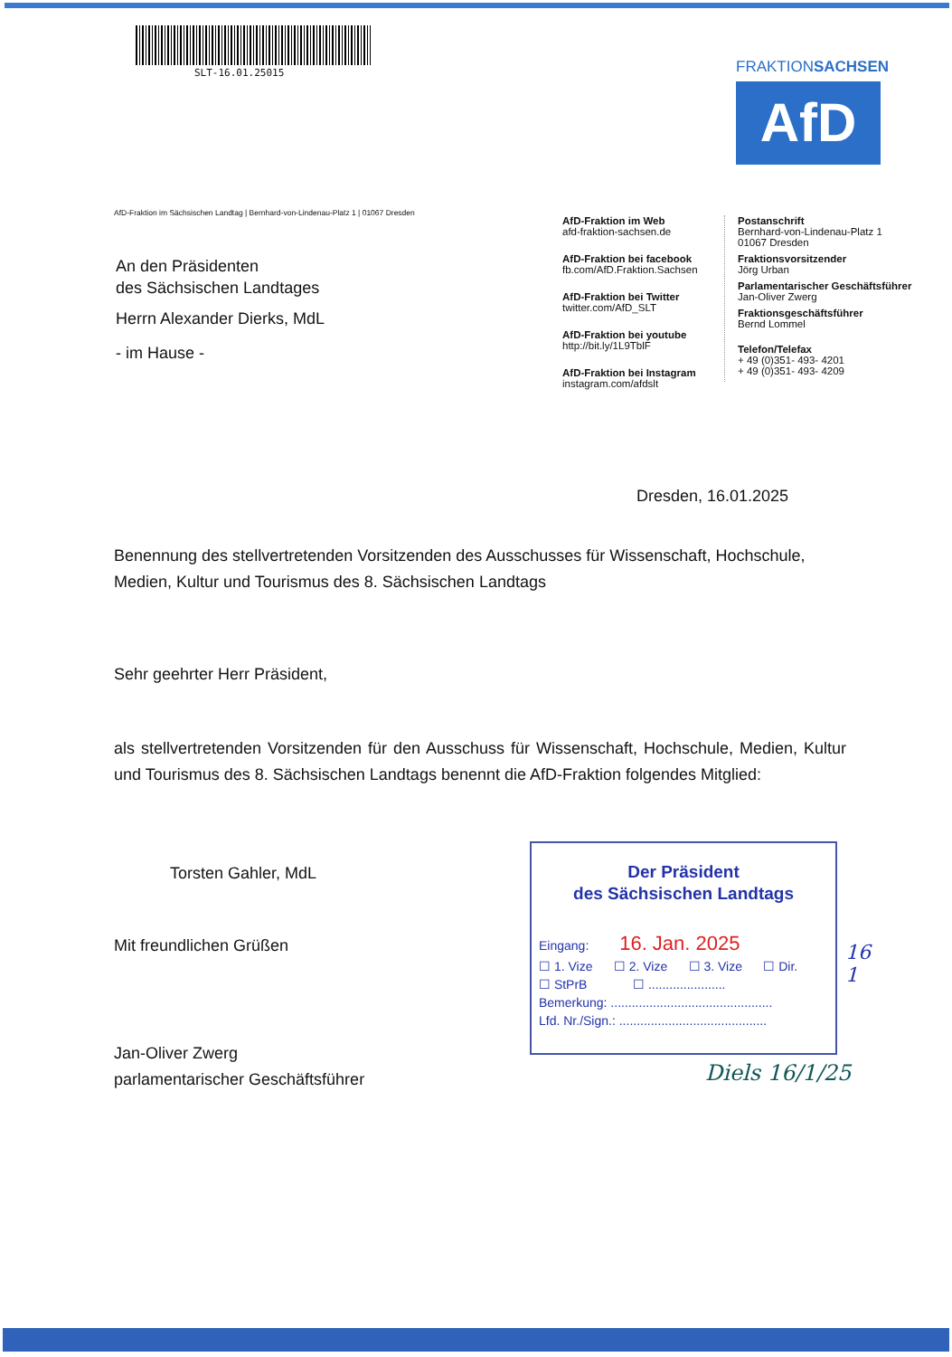SLT-16.01.25015
FRAKTIONSACHSEN
AfD
AfD-Fraktion im Sächsischen Landtag | Bernhard-von-Lindenau-Platz 1 | 01067 Dresden
An den Präsidenten
des Sächsischen Landtages
Herrn Alexander Dierks, MdL
- im Hause -
AfD-Fraktion im Web
afd-fraktion-sachsen.de
AfD-Fraktion bei facebook
fb.com/AfD.Fraktion.Sachsen
AfD-Fraktion bei Twitter
twitter.com/AfD_SLT
AfD-Fraktion bei youtube
http://bit.ly/1L9TblF
AfD-Fraktion bei Instagram
instagram.com/afdslt
Postanschrift
Bernhard-von-Lindenau-Platz 1
01067 Dresden
Fraktionsvorsitzender
Jörg Urban
Parlamentarischer Geschäftsführer
Jan-Oliver Zwerg
Fraktionsgeschäftsführer
Bernd Lommel
Telefon/Telefax
+ 49 (0)351- 493- 4201
+ 49 (0)351- 493- 4209
Dresden, 16.01.2025
Benennung des stellvertretenden Vorsitzenden des Ausschusses für Wissenschaft, Hochschule, Medien, Kultur und Tourismus des 8. Sächsischen Landtags
Sehr geehrter Herr Präsident,
als stellvertretenden Vorsitzenden für den Ausschuss für Wissenschaft, Hochschule, Medien, Kultur und Tourismus des 8. Sächsischen Landtags benennt die AfD-Fraktion folgendes Mitglied:
Torsten Gahler, MdL
Mit freundlichen Grüßen
Jan-Oliver Zwerg
parlamentarischer Geschäftsführer
Der Präsident
des Sächsischen Landtags
Eingang: 16. Jan. 2025
☐ 1. Vize ☐ 2. Vize ☐ 3. Vize ☐ Dir.
☐ StPrB ☐ ......................
Bemerkung: ..............................................
Lfd. Nr./Sign.: ..........................................
16
1
Diels 16/1/25